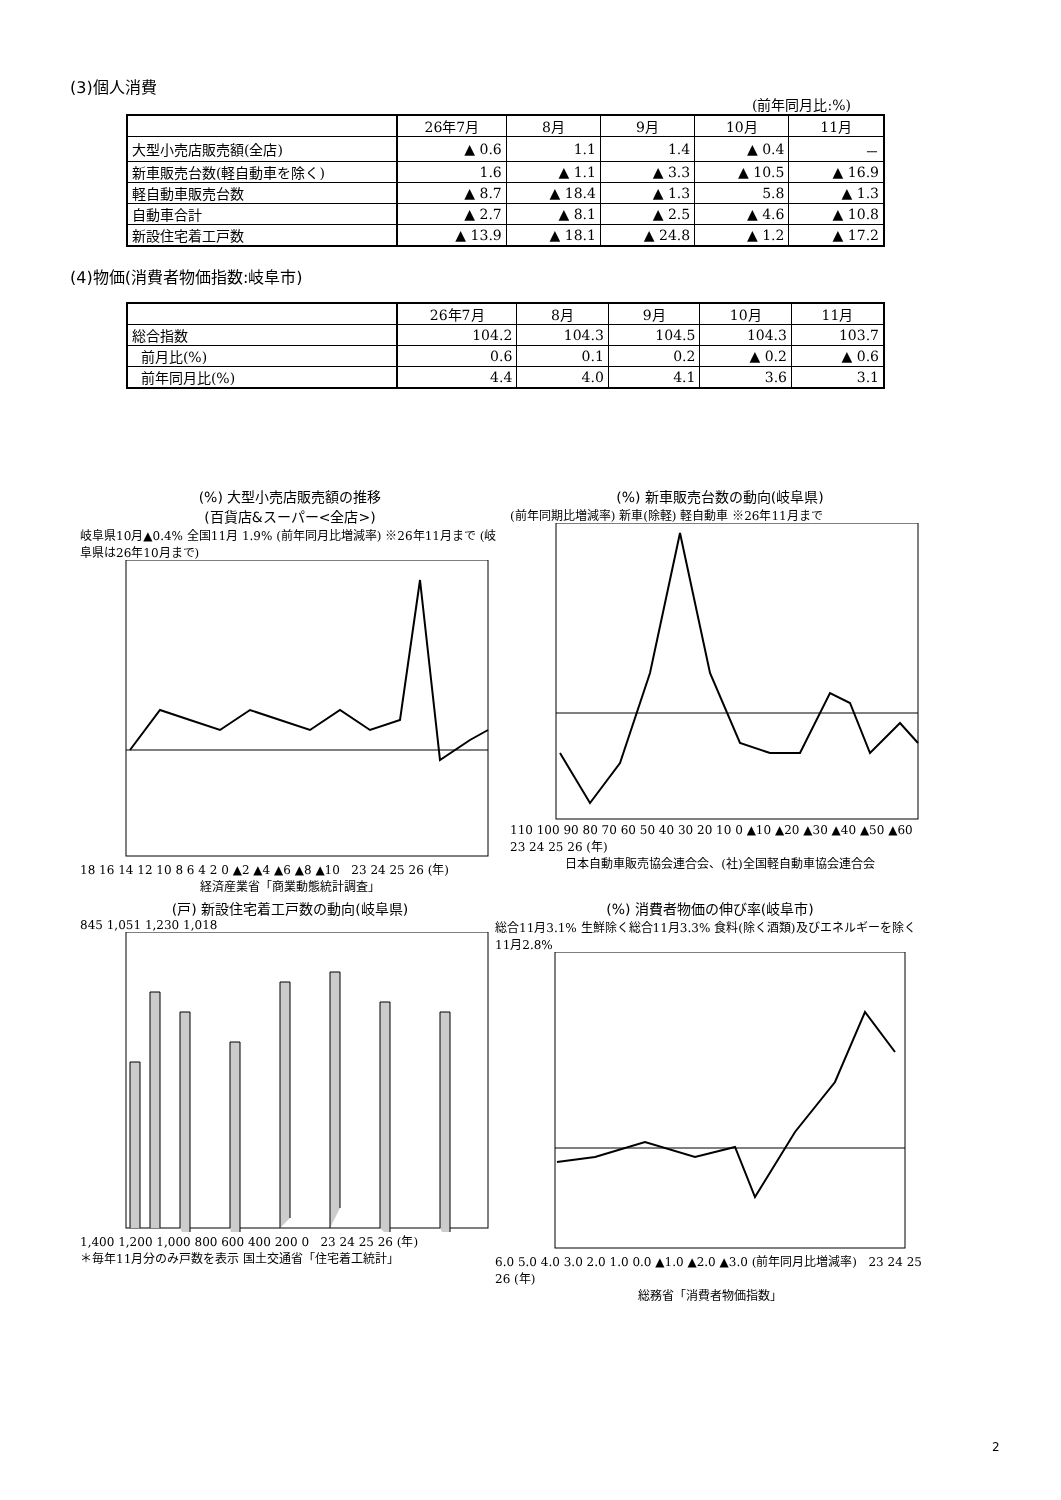(3)個人消費
(前年同月比:%)
| | 26年7月 | 8月 | 9月 | 10月 | 11月 |
| 大型小売店販売額(全店) | ▲ 0.6 | 1.1 | 1.4 | ▲ 0.4 | － |
| 新車販売台数(軽自動車を除く) | 1.6 | ▲ 1.1 | ▲ 3.3 | ▲ 10.5 | ▲ 16.9 |
| 軽自動車販売台数 | ▲ 8.7 | ▲ 18.4 | ▲ 1.3 | 5.8 | ▲ 1.3 |
| 自動車合計 | ▲ 2.7 | ▲ 8.1 | ▲ 2.5 | ▲ 4.6 | ▲ 10.8 |
| 新設住宅着工戸数 | ▲ 13.9 | ▲ 18.1 | ▲ 24.8 | ▲ 1.2 | ▲ 17.2 |
(4)物価(消費者物価指数:岐阜市)
| | 26年7月 | 8月 | 9月 | 10月 | 11月 |
| 総合指数 | 104.2 | 104.3 | 104.5 | 104.3 | 103.7 |
| 前月比(%) | 0.6 | 0.1 | 0.2 | ▲ 0.2 | ▲ 0.6 |
| 前年同月比(%) | 4.4 | 4.0 | 4.1 | 3.6 | 3.1 |
(%) 大型小売店販売額の推移
(百貨店&スーパー<全店>)
岐阜県10月▲0.4% 全国11月 1.9% (前年同月比増減率) ※26年11月まで (岐阜県は26年10月まで)
18 16 14 12 10 8 6 4 2 0 ▲2 ▲4 ▲6 ▲8 ▲10 23 24 25 26 (年)
経済産業省「商業動態統計調査」
(%) 新車販売台数の動向(岐阜県)
(前年同期比増減率) 新車(除軽) 軽自動車 ※26年11月まで
110 100 90 80 70 60 50 40 30 20 10 0 ▲10 ▲20 ▲30 ▲40 ▲50 ▲60 23 24 25 26 (年)
日本自動車販売協会連合会、(社)全国軽自動車協会連合会
(戸) 新設住宅着工戸数の動向(岐阜県)
845 1,051 1,230 1,018
1,400 1,200 1,000 800 600 400 200 0 23 24 25 26 (年)
＊毎年11月分のみ戸数を表示 国土交通省「住宅着工統計」
(%) 消費者物価の伸び率(岐阜市)
総合11月3.1% 生鮮除く総合11月3.3% 食料(除く酒類)及びエネルギーを除く11月2.8%
6.0 5.0 4.0 3.0 2.0 1.0 0.0 ▲1.0 ▲2.0 ▲3.0 (前年同月比増減率) 23 24 25 26 (年)
総務省「消費者物価指数」
2